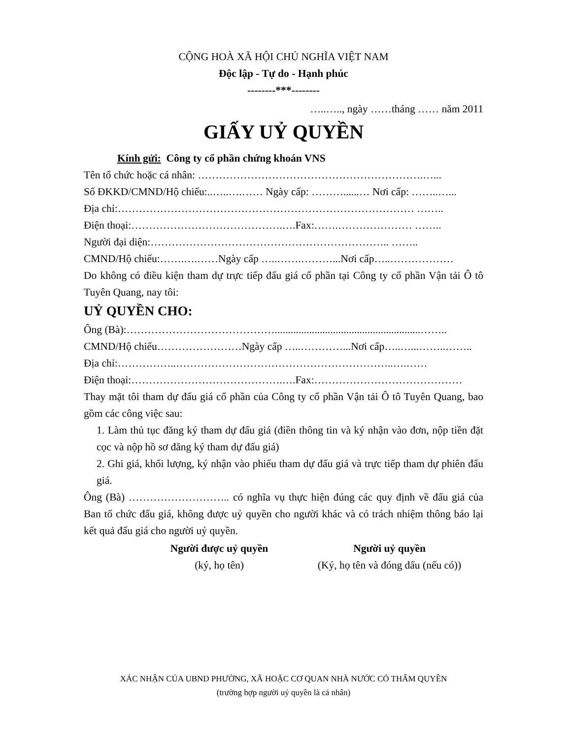CỘNG HOÀ XÃ HỘI CHỦ NGHĨA VIỆT NAM
Độc lập - Tự do - Hạnh phúc
--------***--------
…..….., ngày ……tháng …… năm 2011
GIẤY UỶ QUYỀN
Kính gửi: Công ty cổ phần chứng khoán VNS
Tên tổ chức hoặc cá nhân: ……………………………………………………….…...
Số ĐKKD/CMND/Hộ chiếu:..…..….…… Ngày cấp: ………......… Nơi cấp: ……..…...
Địa chỉ:………………………………………………………………………… ……..
Điện thoại:…………………………………….….Fax:…….………………… ……..
Người đại diện:………………………………………………………….. ……..
CMND/Hộ chiếu:…….….……Ngày cấp …..…….………...Nơi cấp…..………………
Do không có điều kiện tham dự trực tiếp đấu giá cổ phần tại Công ty cổ phần Vận tải Ô tô Tuyên Quang, nay tôi:
UỶ QUYỀN CHO:
Ông (Bà):…………………………………….......................................................……..
CMND/Hộ chiếu……………………Ngày cấp …..…………...Nơi cấp…..…...……..……..
Địa chỉ:……………..……………………………………………………..….……
Điện thoại:…………………………………….….Fax:……………………………………
Thay mặt tôi tham dự đấu giá cổ phần của Công ty cổ phần Vận tải Ô tô Tuyên Quang, bao gồm các công việc sau:
1. Làm thủ tục đăng ký tham dự đấu giá (điền thông tin và ký nhận vào đơn, nộp tiền đặt cọc và nộp hồ sơ đăng ký tham dự đấu giá)
2. Ghi giá, khối lượng, ký nhận vào phiếu tham dự đấu giá và trực tiếp tham dự phiên đấu giá.
Ông (Bà) ……………………….. có nghĩa vụ thực hiện đúng các quy định về đấu giá của Ban tổ chức đấu giá, không được uỷ quyền cho người khác và có trách nhiệm thông báo lại kết quả đấu giá cho người uỷ quyền.
Người được uỷ quyền
(ký, họ tên)
Người uỷ quyền
(Ký, họ tên và đóng dấu (nếu có))
XÁC NHẬN CỦA UBND PHƯỜNG, XÃ HOẶC CƠ QUAN NHÀ NƯỚC CÓ THẨM QUYỀN
(trường hợp người uỷ quyền là cá nhân)